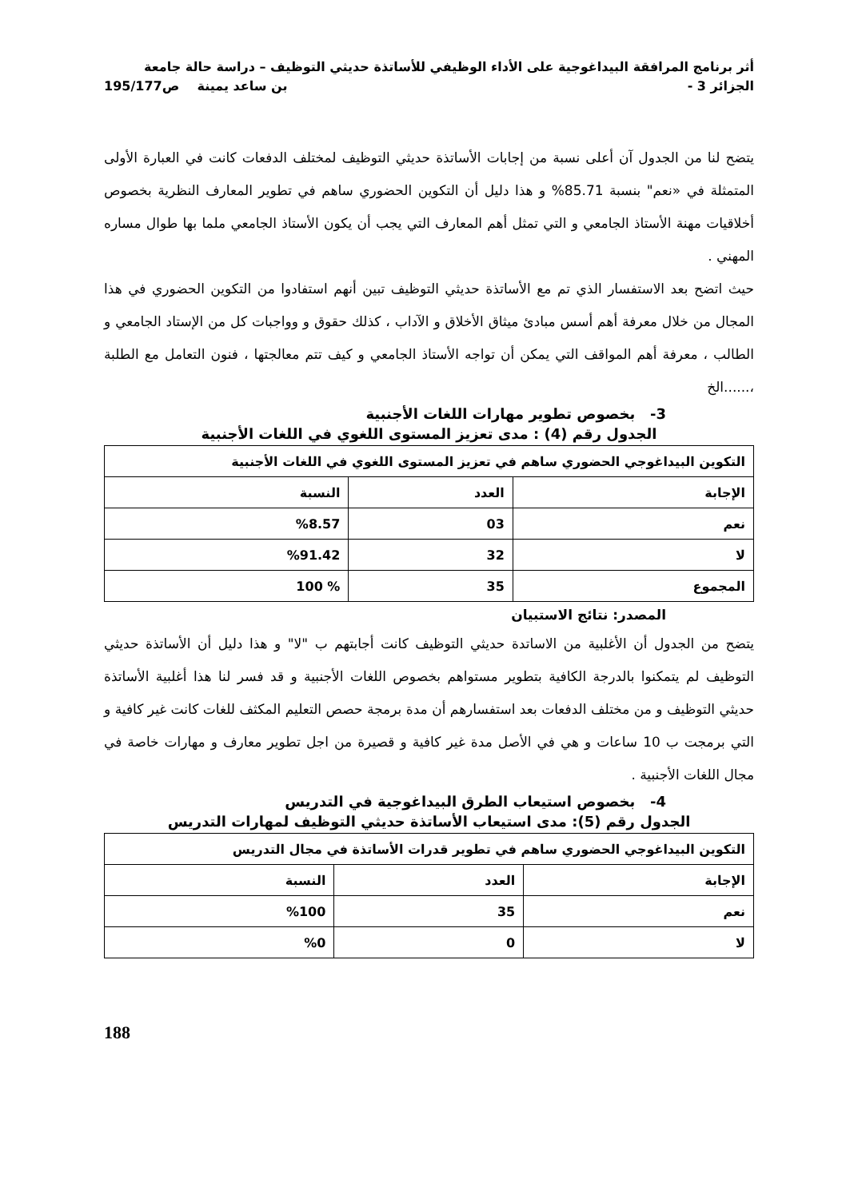أثر برنامج المرافقة البيداغوجية على الأداء الوظيفي للأساتذة حديثي التوظيف – دراسة حالة جامعة
الجزائر 3 - بن ساعد يمينة ص195/177
يتضح لنا من الجدول آن أعلى نسبة من إجابات الأساتذة حديثي التوظيف لمختلف الدفعات كانت في العبارة الأولى المتمثلة في «نعم" بنسبة 85.71% و هذا دليل أن التكوين الحضوري ساهم في تطوير المعارف النظرية بخصوص أخلاقيات مهنة الأستاذ الجامعي و التي تمثل أهم المعارف التي يجب أن يكون الأستاذ الجامعي ملما بها طوال مساره المهني .
حيث اتضح بعد الاستفسار الذي تم مع الأساتذة حديثي التوظيف تبين أنهم استفادوا من التكوين الحضوري في هذا المجال من خلال معرفة أهم أسس مبادئ ميثاق الأخلاق و الآداب ، كذلك حقوق و وواجبات كل من الإستاد الجامعي و الطالب ، معرفة أهم المواقف التي يمكن أن تواجه الأستاذ الجامعي و كيف تتم معالجتها ، فنون التعامل مع الطلبة ،......الخ
3- بخصوص تطوير مهارات اللغات الأجنبية
الجدول رقم (4) : مدى تعزيز المستوى اللغوي في اللغات الأجنبية
| التكوين البيداغوجي الحضوري ساهم في تعزيز المستوى اللغوي في اللغات الأجنبية | | |
| --- | --- | --- |
| الإجابة | العدد | النسبة |
| نعم | 03 | %8.57 |
| لا | 32 | %91.42 |
| المجموع | 35 | % 100 |
المصدر: نتائج الاستبيان
يتضح من الجدول أن الأغلبية من الاساتدة حديثي التوظيف كانت أجابتهم ب "لا" و هذا دليل أن الأساتذة حديثي التوظيف لم يتمكنوا بالدرجة الكافية بتطوير مستواهم بخصوص اللغات الأجنبية و قد فسر لنا هذا أغلبية الأساتذة حديثي التوظيف و من مختلف الدفعات بعد استفسارهم أن مدة برمجة حصص التعليم المكثف للغات كانت غير كافية و التي برمجت ب 10 ساعات و هي في الأصل مدة غير كافية و قصيرة من اجل تطوير معارف و مهارات خاصة في مجال اللغات الأجنبية .
4- بخصوص استيعاب الطرق البيداغوجية في التدريس
الجدول رقم (5): مدى استيعاب الأساتذة حديثي التوظيف لمهارات التدريس
| التكوين البيداغوجي الحضوري ساهم في تطوير قدرات الأساتذة في مجال التدريس | | |
| --- | --- | --- |
| الإجابة | العدد | النسبة |
| نعم | 35 | %100 |
| لا | 0 | %0 |
188